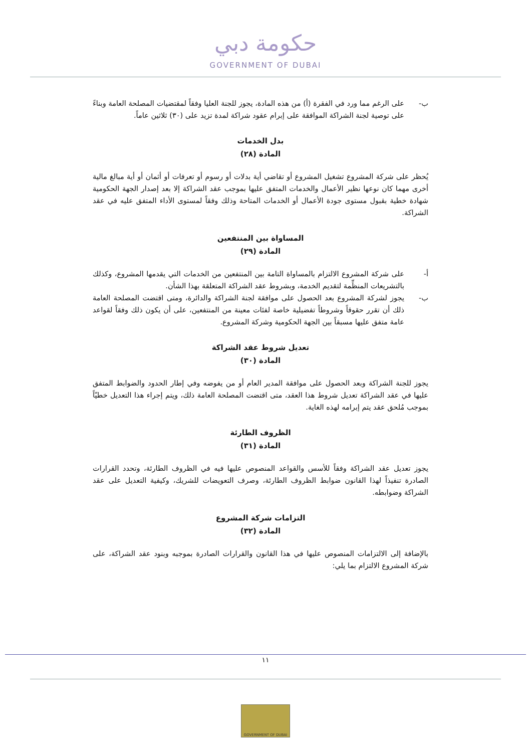حكومة دبي
GOVERNMENT OF DUBAI
ب- على الرغم مما ورد في الفقرة (أ) من هذه المادة، يجوز للجنة العليا وفقاً لمقتضيات المصلحة العامة وبناءً على توصية لجنة الشراكة الموافقة على إبرام عقود شراكة لمدة تزيد على (٣٠) ثلاثين عاماً.
بدل الخدمات
المادة (٢٨)
يُحظر على شركة المشروع تشغيل المشروع أو تقاضي أية بدلات أو رسوم أو تعرفات أو أثمان أو أية مبالغ مالية أخرى مهما كان نوعها نظير الأعمال والخدمات المتفق عليها بموجب عقد الشراكة إلا بعد إصدار الجهة الحكومية شهادة خطية بقبول مستوى جودة الأعمال أو الخدمات المتاحة وذلك وفقاً لمستوى الأداء المتفق عليه في عقد الشراكة.
المساواة بين المنتفعين
المادة (٢٩)
أ- على شركة المشروع الالتزام بالمساواة التامة بين المنتفعين من الخدمات التي يقدمها المشروع، وكذلك بالتشريعات المنظِّمة لتقديم الخدمة، وبشروط عقد الشراكة المتعلقة بهذا الشأن.
ب- يجوز لشركة المشروع بعد الحصول على موافقة لجنة الشراكة والدائرة، ومتى اقتضت المصلحة العامة ذلك أن تقرر حقوقاً وشروطاً تفضيلية خاصة لفئات معينة من المنتفعين، على أن يكون ذلك وفقاً لقواعد عامة متفق عليها مسبقاً بين الجهة الحكومية وشركة المشروع.
تعديل شروط عقد الشراكة
المادة (٣٠)
يجوز للجنة الشراكة وبعد الحصول على موافقة المدير العام أو من يفوضه وفي إطار الحدود والضوابط المتفق عليها في عقد الشراكة تعديل شروط هذا العقد، متى اقتضت المصلحة العامة ذلك، ويتم إجراء هذا التعديل خطيّاً بموجب مُلحق عقد يتم إبرامه لهذه الغاية.
الظروف الطارئة
المادة (٣١)
يجوز تعديل عقد الشراكة وفقاً للأسس والقواعد المنصوص عليها فيه في الظروف الطارئة، وتحدد القرارات الصادرة تنفيذاً لهذا القانون ضوابط الظروف الطارئة، وصرف التعويضات للشريك، وكيفية التعديل على عقد الشراكة وضوابطه.
التزامات شركة المشروع
المادة (٣٢)
بالإضافة إلى الالتزامات المنصوص عليها في هذا القانون والقرارات الصادرة بموجبه وبنود عقد الشراكة، على شركة المشروع الالتزام بما يلي:
١١
GOVERNMENT OF DUBAI